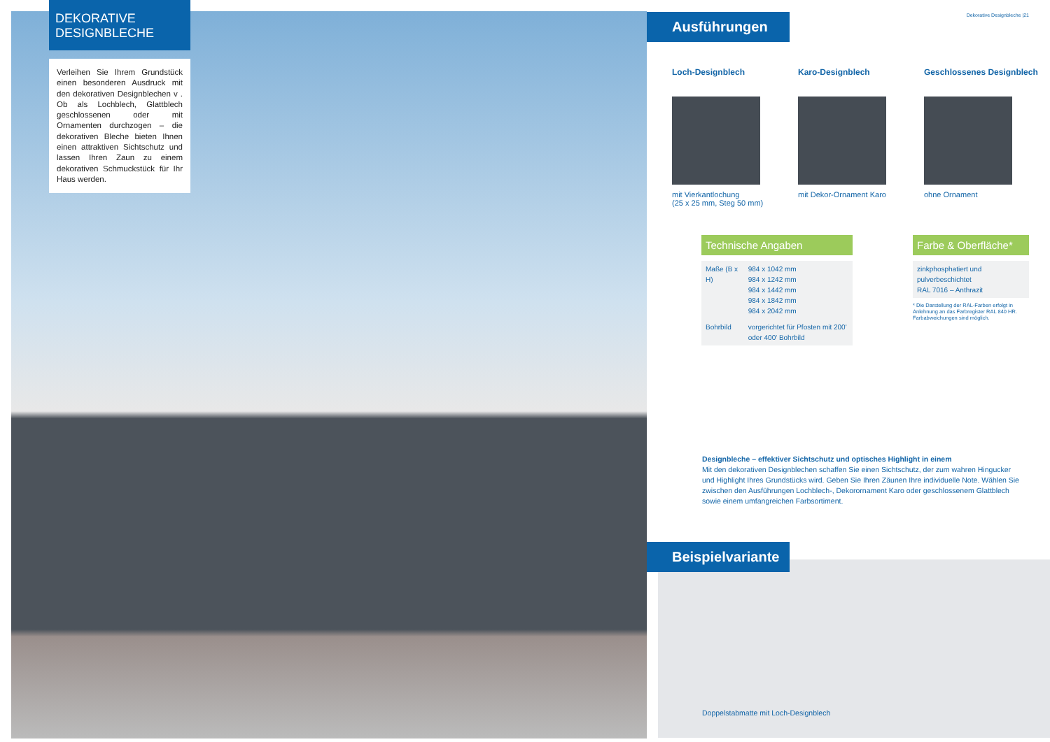DEKORATIVE DESIGNBLECHE
Verleihen Sie Ihrem Grundstück einen besonderen Ausdruck mit den dekorativen Designblechen v . Ob als Lochblech, Glattblech geschlossenen oder mit Ornamenten durchzogen – die dekorativen Bleche bieten Ihnen einen attraktiven Sichtschutz und lassen Ihren Zaun zu einem dekorativen Schmuckstück für Ihr Haus werden.
Dekorative Designbleche |21
Ausführungen
Loch-Designblech
mit Vierkantlochung
(25 x 25 mm, Steg 50 mm)
Karo-Designblech
mit Dekor-Ornament Karo
Geschlossenes Designblech
ohne Ornament
Technische Angaben
| Maße (B x H) | 984 x 1042 mm 984 x 1242 mm 984 x 1442 mm 984 x 1842 mm 984 x 2042 mm |
| Bohrbild | vorgerichtet für Pfosten mit 200' oder 400' Bohrbild |
Farbe & Oberfläche*
zinkphosphatiert und pulverbeschichtet
RAL 7016 – Anthrazit
* Die Darstellung der RAL-Farben erfolgt in Anlehnung an das Farbregister RAL 840 HR. Farbabweichungen sind möglich.
Designbleche – effektiver Sichtschutz und optisches Highlight in einem
Mit den dekorativen Designblechen schaffen Sie einen Sichtschutz, der zum wahren Hingucker und Highlight Ihres Grundstücks wird. Geben Sie Ihren Zäunen Ihre individuelle Note. Wählen Sie zwischen den Ausführungen Lochblech-, Dekorornament Karo oder geschlossenem Glattblech sowie einem umfangreichen Farbsortiment.
Beispielvariante
Doppelstabmatte mit Loch-Designblech